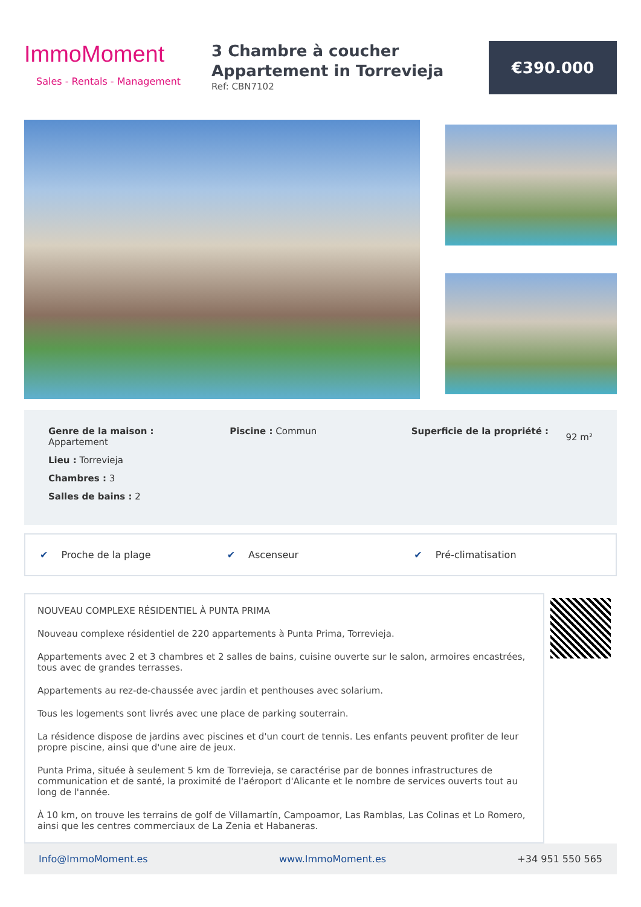ImmoMoment
Sales - Rentals - Management
3 Chambre à coucher
Appartement in Torrevieja
Ref: CBN7102
€390.000
Genre de la maison :
Appartement
Lieu : Torrevieja
Chambres : 3
Salles de bains : 2
Piscine : Commun Superficie de la propriété :
92 m²
✔ Proche de la plage ✔ Ascenseur ✔ Pré-climatisation
NOUVEAU COMPLEXE RÉSIDENTIEL À PUNTA PRIMA
Nouveau complexe résidentiel de 220 appartements à Punta Prima, Torrevieja.
Appartements avec 2 et 3 chambres et 2 salles de bains, cuisine ouverte sur le salon, armoires encastrées, tous avec de grandes terrasses.
Appartements au rez-de-chaussée avec jardin et penthouses avec solarium.
Tous les logements sont livrés avec une place de parking souterrain.
La résidence dispose de jardins avec piscines et d'un court de tennis. Les enfants peuvent profiter de leur propre piscine, ainsi que d'une aire de jeux.
Punta Prima, située à seulement 5 km de Torrevieja, se caractérise par de bonnes infrastructures de communication et de santé, la proximité de l'aéroport d'Alicante et le nombre de services ouverts tout au long de l'année.
À 10 km, on trouve les terrains de golf de Villamartín, Campoamor, Las Ramblas, Las Colinas et Lo Romero, ainsi que les centres commerciaux de La Zenia et Habaneras.
Info@ImmoMoment.es www.ImmoMoment.es +34 951 550 565